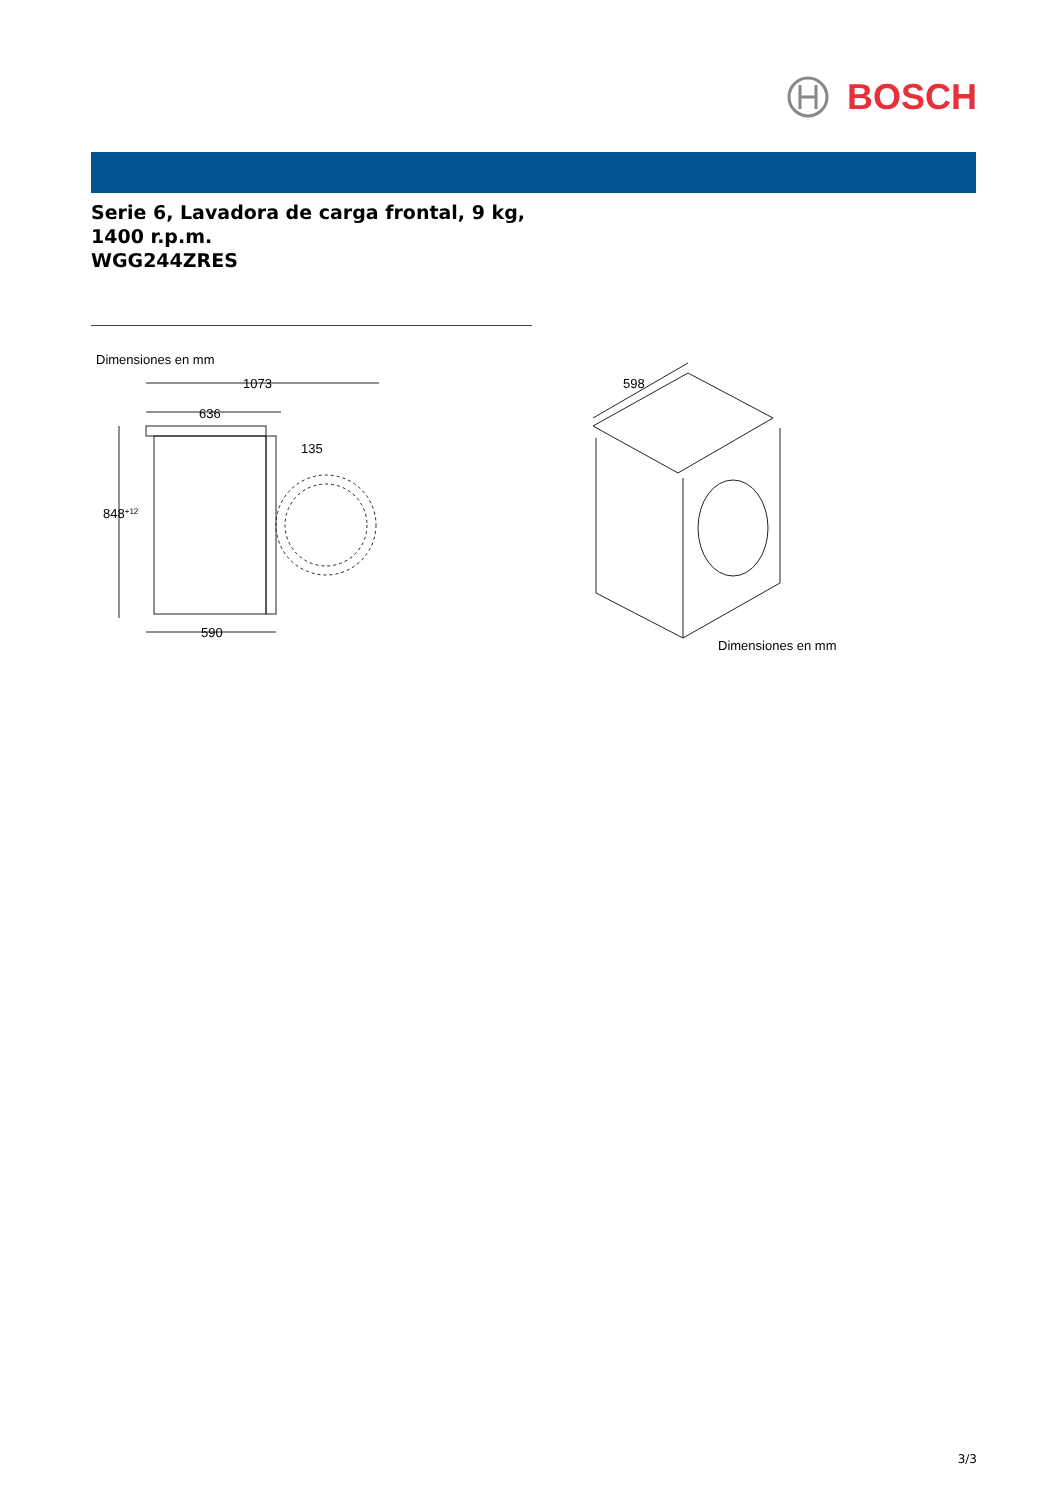BOSCH
Serie 6, Lavadora de carga frontal, 9 kg,
1400 r.p.m.
WGG244ZRES
Dimensiones en mm
1073
636
848+12
135
590
598
Dimensiones en mm
3/3